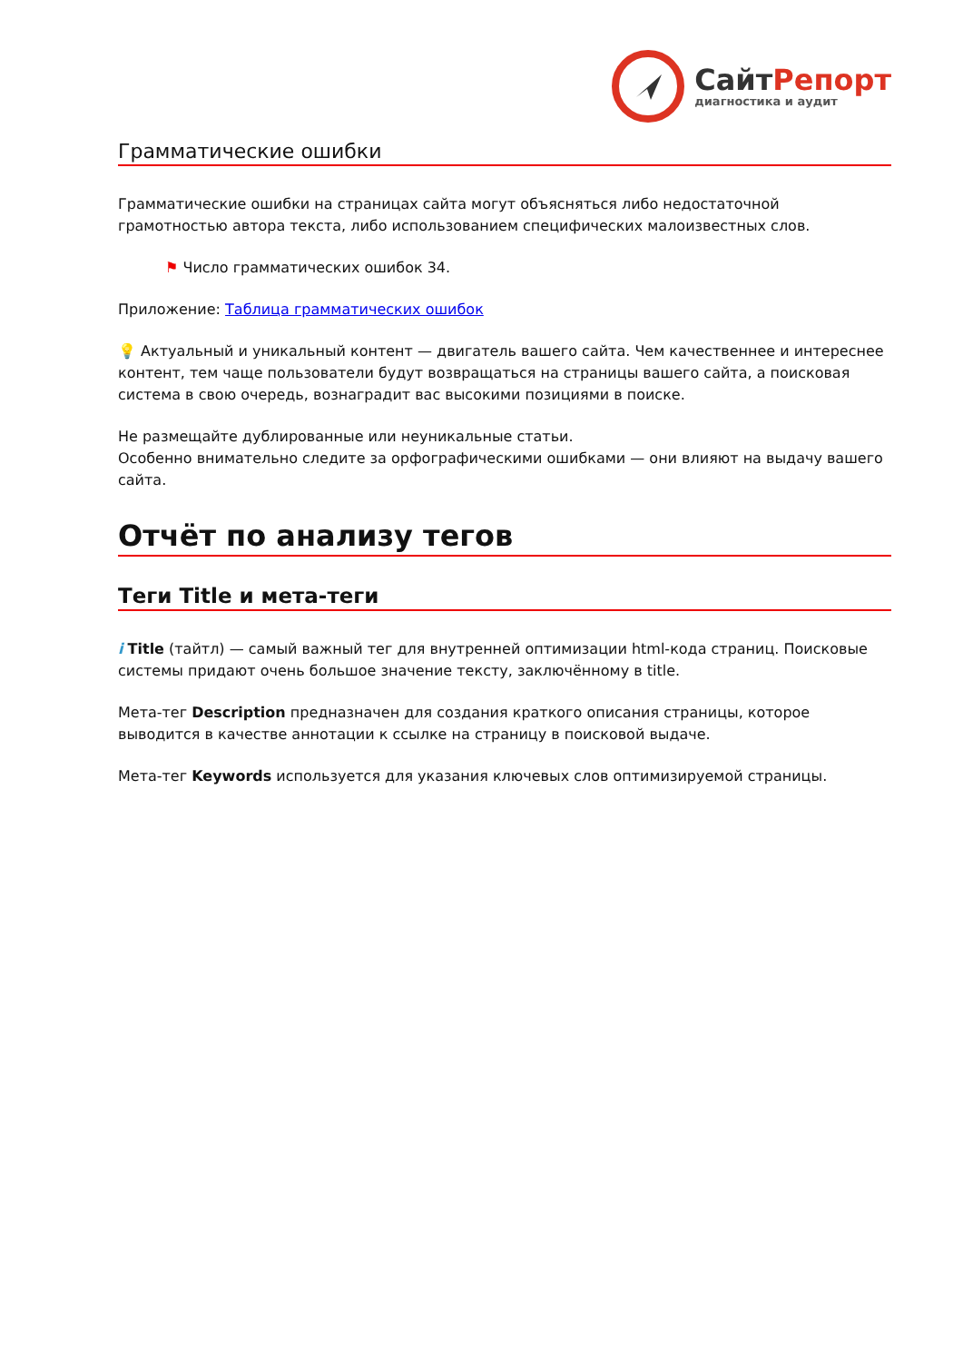Сайт Репорт
диагностика и аудит
Грамматические ошибки
Грамматические ошибки на страницах сайта могут объясняться либо недостаточной грамотностью автора текста, либо использованием специфических малоизвестных слов.
⚑ Число грамматических ошибок 34.
Приложение: Таблица грамматических ошибок
💡 Актуальный и уникальный контент — двигатель вашего сайта. Чем качественнее и интереснее контент, тем чаще пользователи будут возвращаться на страницы вашего сайта, а поисковая система в свою очередь, вознаградит вас высокими позициями в поиске.
Не размещайте дублированные или неуникальные статьи.
Особенно внимательно следите за орфографическими ошибками — они влияют на выдачу вашего сайта.
Отчёт по анализу тегов
Теги Title и мета-теги
i Title (тайтл) — самый важный тег для внутренней оптимизации html-кода страниц. Поисковые системы придают очень большое значение тексту, заключённому в title.
Мета-тег Description предназначен для создания краткого описания страницы, которое выводится в качестве аннотации к ссылке на страницу в поисковой выдаче.
Мета-тег Keywords используется для указания ключевых слов оптимизируемой страницы.